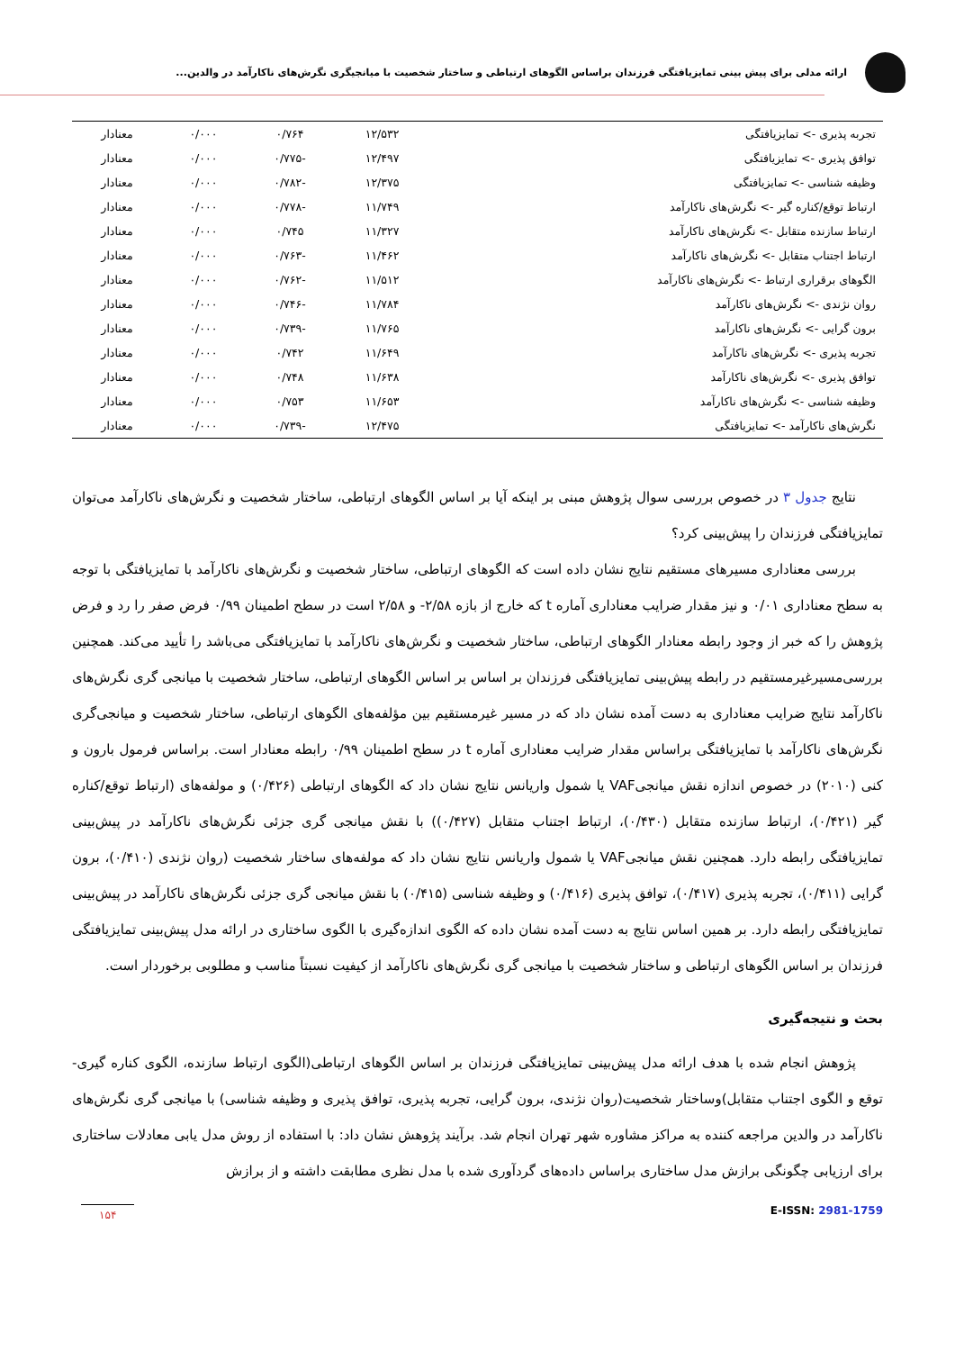ارائه مدلی برای پیش بینی تمایزیافتگی فرزندان براساس الگوهای ارتباطی و ساختار شخصیت با میانجیگری نگرش‌های ناکارآمد در والدین...
| تجربه پذیری -> تمایزیافتگی | ۱۲/۵۳۲ | ۰/۷۶۴ | ۰/۰۰۰ | معنادار |
| توافق پذیری -> تمایزیافتگی | ۱۲/۴۹۷ | -۰/۷۷۵ | ۰/۰۰۰ | معنادار |
| وظیفه شناسی -> تمایزیافتگی | ۱۲/۳۷۵ | -۰/۷۸۲ | ۰/۰۰۰ | معنادار |
| ارتباط توقع/کناره گیر -> نگرش‌های ناکارآمد | ۱۱/۷۴۹ | -۰/۷۷۸ | ۰/۰۰۰ | معنادار |
| ارتباط سازنده متقابل -> نگرش‌های ناکارآمد | ۱۱/۳۲۷ | ۰/۷۴۵ | ۰/۰۰۰ | معنادار |
| ارتباط اجتناب متقابل -> نگرش‌های ناکارآمد | ۱۱/۴۶۲ | -۰/۷۶۳ | ۰/۰۰۰ | معنادار |
| الگوهای برقراری ارتباط -> نگرش‌های ناکارآمد | ۱۱/۵۱۲ | -۰/۷۶۲ | ۰/۰۰۰ | معنادار |
| روان نژندی -> نگرش‌های ناکارآمد | ۱۱/۷۸۴ | -۰/۷۴۶ | ۰/۰۰۰ | معنادار |
| برون گرایی -> نگرش‌های ناکارآمد | ۱۱/۷۶۵ | -۰/۷۳۹ | ۰/۰۰۰ | معنادار |
| تجربه پذیری -> نگرش‌های ناکارآمد | ۱۱/۶۴۹ | ۰/۷۴۲ | ۰/۰۰۰ | معنادار |
| توافق پذیری -> نگرش‌های ناکارآمد | ۱۱/۶۳۸ | ۰/۷۴۸ | ۰/۰۰۰ | معنادار |
| وظیفه شناسی -> نگرش‌های ناکارآمد | ۱۱/۶۵۳ | ۰/۷۵۳ | ۰/۰۰۰ | معنادار |
| نگرش‌های ناکارآمد -> تمایزیافتگی | ۱۲/۴۷۵ | -۰/۷۳۹ | ۰/۰۰۰ | معنادار |
نتایج جدول ۳ در خصوص بررسی سوال پژوهش مبنی بر اینکه آیا بر اساس الگوهای ارتباطی، ساختار شخصیت و نگرش‌های ناکارآمد می‌توان تمایزیافتگی فرزندان را پیش‌بینی کرد؟
بررسی معناداری مسیرهای مستقیم نتایج نشان داده است که الگوهای ارتباطی، ساختار شخصیت و نگرش‌های ناکارآمد با تمایزیافتگی با توجه به سطح معناداری ۰/۰۱ و نیز مقدار ضرایب معناداری آماره t که خارج از بازه ۲/۵۸- و ۲/۵۸ است در سطح اطمینان ۰/۹۹ فرض صفر را رد و فرض پژوهش را که خبر از وجود رابطه معنادار الگوهای ارتباطی، ساختار شخصیت و نگرش‌های ناکارآمد با تمایزیافتگی می‌باشد را تأیید می‌کند. همچنین بررسی‌مسیرغیرمستقیم در رابطه پیش‌بینی تمایزیافتگی فرزندان بر اساس بر اساس الگوهای ارتباطی، ساختار شخصیت با میانجی گری نگرش‌های ناکارآمد نتایج ضرایب معناداری به دست آمده نشان داد که در مسیر غیرمستقیم بین مؤلفه‌های الگوهای ارتباطی، ساختار شخصیت و میانجی‌گری نگرش‌های ناکارآمد با تمایزیافتگی براساس مقدار ضرایب معناداری آماره t در سطح اطمینان ۰/۹۹ رابطه معنادار است. براساس فرمول بارون و کنی (۲۰۱۰) در خصوص اندازه نقش میانجیVAF یا شمول واریانس نتایج نشان داد که الگوهای ارتباطی (۰/۴۲۶) و مولفه‌های (ارتباط توقع/کناره گیر (۰/۴۲۱)، ارتباط سازنده متقابل (۰/۴۳۰)، ارتباط اجتناب متقابل (۰/۴۲۷)) با نقش میانجی گری جزئی نگرش‌های ناکارآمد در پیش‌بینی تمایزیافتگی رابطه دارد. همچنین نقش میانجیVAF یا شمول واریانس نتایج نشان داد که مولفه‌های ساختار شخصیت (روان نژندی (۰/۴۱۰)، برون گرایی (۰/۴۱۱)، تجربه پذیری (۰/۴۱۷)، توافق پذیری (۰/۴۱۶) و وظیفه شناسی (۰/۴۱۵) با نقش میانجی گری جزئی نگرش‌های ناکارآمد در پیش‌بینی تمایزیافتگی رابطه دارد. بر همین اساس نتایج به دست آمده نشان داده که الگوی اندازه‌گیری با الگوی ساختاری در ارائه مدل پیش‌بینی تمایزیافتگی فرزندان بر اساس الگوهای ارتباطی و ساختار شخصیت با میانجی گری نگرش‌های ناکارآمد از کیفیت نسبتاً مناسب و مطلوبی برخوردار است.
بحث و نتیجه‌گیری
پژوهش انجام شده با هدف ارائه مدل پیش‌بینی تمایزیافتگی فرزندان بر اساس الگوهای ارتباطی(الگوی ارتباط سازنده، الگوی کناره گیری-توقع و الگوی اجتناب متقابل)وساختار شخصیت(روان نژندی، برون گرایی، تجربه پذیری، توافق پذیری و وظیفه شناسی) با میانجی گری نگرش‌های ناکارآمد در والدین مراجعه کننده به مراکز مشاوره شهر تهران انجام شد. برآیند پژوهش نشان داد: با استفاده از روش مدل یابی معادلات ساختاری برای ارزیابی چگونگی برازش مدل ساختاری براساس داده‌های گردآوری شده با مدل نظری مطابقت داشته و از برازش
۱۵۴
E-ISSN: 2981-1759